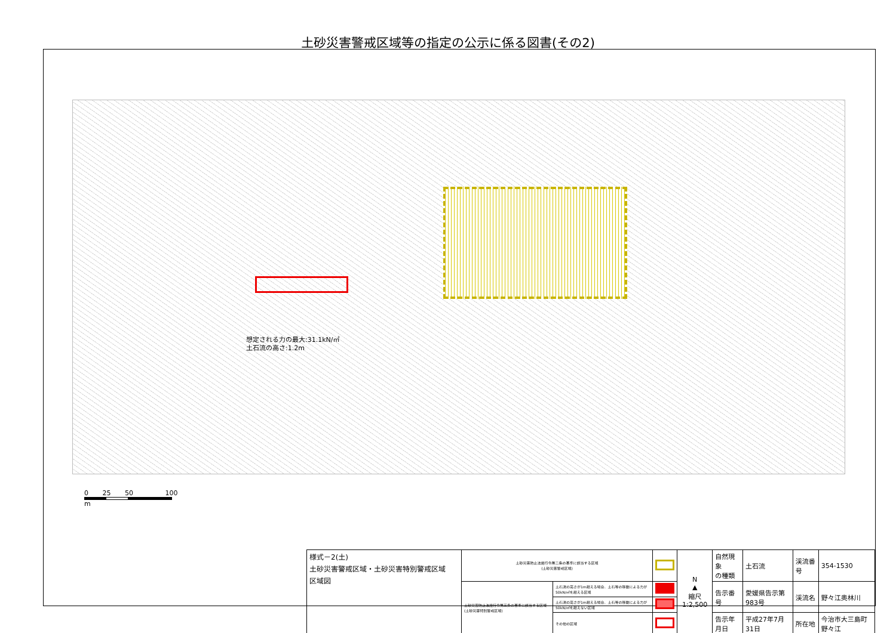土砂災害警戒区域等の指定の公示に係る図書(その2)
想定される力の最大:31.1kN/㎡
土石流の高さ:1.2m
0 25 50 100
m
| 様式－2(土) 土砂災害警戒区域・土砂災害特別警戒区域 区域図 | 土砂災害防止法施行令第二条の基準に該当する区域 (土砂災害警戒区域) | | | N ▲ 縮尺 1:2,500 | 自然現象 の種類 | 土石流 | 渓流番号 | 354-1530 |
| | 土砂災害防止法施行令第三条の基準に該当する区域(土砂災害特別警戒区域) | 土石流の高さが1m超える場合、土石等の移動による力が50kN/㎡を超える区域 | | | 告示番号 | 愛媛県告示第983号 | 渓流名 | 野々江奥林川 |
| | | 土石流の高さが1m超える場合、土石等の移動による力が50kN/㎡を超えない区域 | | | | | | |
| | | その他の区域 | | | 告示年月日 | 平成27年7月31日 | 所在地 | 今治市大三島町野々江 |